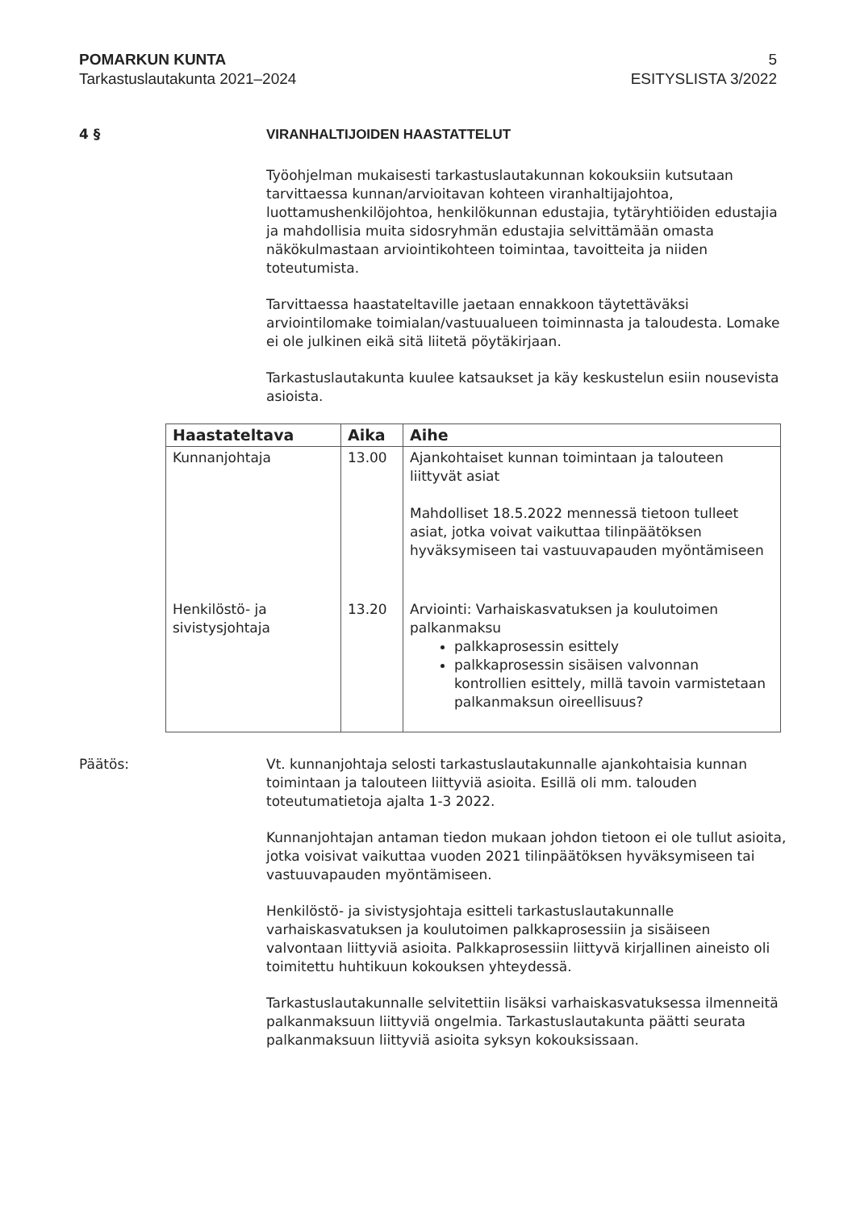POMARKUN KUNTA 5
Tarkastuslautakunta 2021–2024 ESITYSLISTA 3/2022
4 § VIRANHALTIJOIDEN HAASTATTELUT
Työohjelman mukaisesti tarkastuslautakunnan kokouksiin kutsutaan tarvittaessa kunnan/arvioitavan kohteen viranhaltijajohtoa, luottamushenkilöjohtoa, henkilökunnan edustajia, tytäryhtiöiden edustajia ja mahdollisia muita sidosryhmän edustajia selvittämään omasta näkökulmastaan arviointikohteen toimintaa, tavoitteita ja niiden toteutumista.
Tarvittaessa haastateltaville jaetaan ennakkoon täytettäväksi arviointilomake toimialan/vastuualueen toiminnasta ja taloudesta. Lomake ei ole julkinen eikä sitä liitetä pöytäkirjaan.
Tarkastuslautakunta kuulee katsaukset ja käy keskustelun esiin nousevista asioista.
| Haastateltava | Aika | Aihe |
| --- | --- | --- |
| Kunnanjohtaja | 13.00 | Ajankohtaiset kunnan toimintaan ja talouteen liittyvät asiat Mahdolliset 18.5.2022 mennessä tietoon tulleet asiat, jotka voivat vaikuttaa tilinpäätöksen hyväksymiseen tai vastuuvapauden myöntämiseen |
| Henkilöstö- ja sivistysjohtaja | 13.20 | Arviointi: Varhaiskasvatuksen ja koulutoimen palkanmaksu palkkaprosessin esittely palkkaprosessin sisäisen valvonnan kontrollien esittely, millä tavoin varmistetaan palkanmaksun oireellisuus? |
Päätös: Vt. kunnanjohtaja selosti tarkastuslautakunnalle ajankohtaisia kunnan toimintaan ja talouteen liittyviä asioita. Esillä oli mm. talouden toteutumatietoja ajalta 1-3 2022.
Kunnanjohtajan antaman tiedon mukaan johdon tietoon ei ole tullut asioita, jotka voisivat vaikuttaa vuoden 2021 tilinpäätöksen hyväksymiseen tai vastuuvapauden myöntämiseen.
Henkilöstö- ja sivistysjohtaja esitteli tarkastuslautakunnalle varhaiskasvatuksen ja koulutoimen palkkaprosessiin ja sisäiseen valvontaan liittyviä asioita. Palkkaprosessiin liittyvä kirjallinen aineisto oli toimitettu huhtikuun kokouksen yhteydessä.
Tarkastuslautakunnalle selvitettiin lisäksi varhaiskasvatuksessa ilmenneitä palkanmaksuun liittyviä ongelmia. Tarkastuslautakunta päätti seurata palkanmaksuun liittyviä asioita syksyn kokouksissaan.